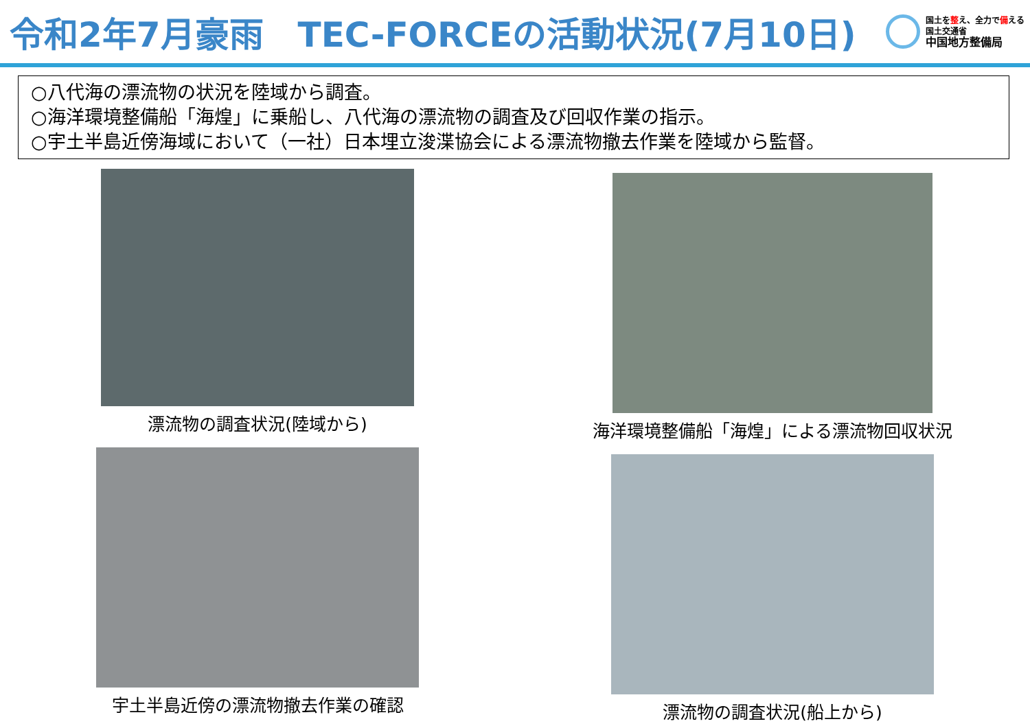令和2年7月豪雨　TEC-FORCEの活動状況(7月10日)
国土を整え、全力で備える
国土交通省
中国地方整備局
○八代海の漂流物の状況を陸域から調査。
○海洋環境整備船「海煌」に乗船し、八代海の漂流物の調査及び回収作業の指示。
○宇土半島近傍海域において（一社）日本埋立浚渫協会による漂流物撤去作業を陸域から監督。
漂流物の調査状況(陸域から)
海洋環境整備船「海煌」による漂流物回収状況
宇土半島近傍の漂流物撤去作業の確認
漂流物の調査状況(船上から)